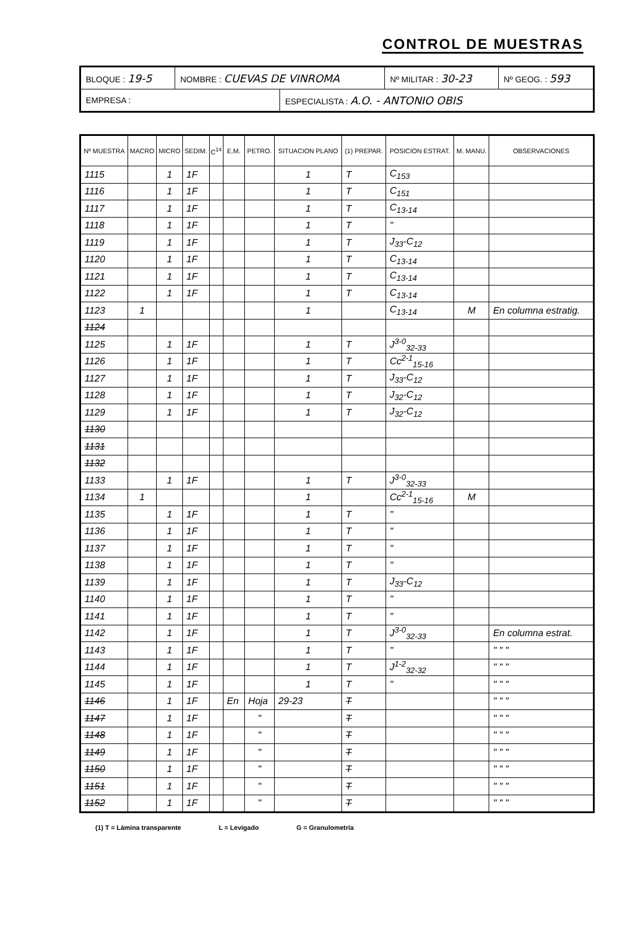CONTROL DE MUESTRAS
| BLOQUE : 19-5 | NOMBRE : CUEVAS DE VINROMA | | Nº MILITAR : 30-23 | Nº GEOG. : 593 |
| EMPRESA : | | ESPECIALISTA : A.O. - ANTONIO OBIS | | |
| Nº MUESTRA | MACRO | MICRO | SEDIM. | C<sup>14</sup> | E.M. | PETRO. | SITUACION PLANO | (1) PREPAR. | POSICION ESTRAT. | M. MANU. | OBSERVACIONES |
| --- | --- | --- | --- | --- | --- | --- | --- | --- | --- | --- | --- |
| 1115 | | 1 | 1F | | | | 1 | T | C<sub>153</sub> | | |
| 1116 | | 1 | 1F | | | | 1 | T | C<sub>151</sub> | | |
| 1117 | | 1 | 1F | | | | 1 | T | C<sub>13-14</sub> | | |
| 1118 | | 1 | 1F | | | | 1 | T | " | | |
| 1119 | | 1 | 1F | | | | 1 | T | J<sub>33</sub>-C<sub>12</sub> | | |
| 1120 | | 1 | 1F | | | | 1 | T | C<sub>13-14</sub> | | |
| 1121 | | 1 | 1F | | | | 1 | T | C<sub>13-14</sub> | | |
| 1122 | | 1 | 1F | | | | 1 | T | C<sub>13-14</sub> | | |
| 1123 | 1 | | | | | | 1 | | C<sub>13-14</sub> | M | En columna estratig. |
| 1124 | | | | | | | | | | | |
| 1125 | | 1 | 1F | | | | 1 | T | J<sup>3-0</sup><sub>32-33</sub> | | |
| 1126 | | 1 | 1F | | | | 1 | T | Cc<sup>2-1</sup><sub>15-16</sub> | | |
| 1127 | | 1 | 1F | | | | 1 | T | J<sub>33</sub>-C<sub>12</sub> | | |
| 1128 | | 1 | 1F | | | | 1 | T | J<sub>32</sub>-C<sub>12</sub> | | |
| 1129 | | 1 | 1F | | | | 1 | T | J<sub>32</sub>-C<sub>12</sub> | | |
| 1130 | | | | | | | | | | | |
| 1131 | | | | | | | | | | | |
| 1132 | | | | | | | | | | | |
| 1133 | | 1 | 1F | | | | 1 | T | J<sup>3-0</sup><sub>32-33</sub> | | |
| 1134 | 1 | | | | | | 1 | | Cc<sup>2-1</sup><sub>15-16</sub> | M | |
| 1135 | | 1 | 1F | | | | 1 | T | " | | |
| 1136 | | 1 | 1F | | | | 1 | T | " | | |
| 1137 | | 1 | 1F | | | | 1 | T | " | | |
| 1138 | | 1 | 1F | | | | 1 | T | " | | |
| 1139 | | 1 | 1F | | | | 1 | T | J<sub>33</sub>-C<sub>12</sub> | | |
| 1140 | | 1 | 1F | | | | 1 | T | " | | |
| 1141 | | 1 | 1F | | | | 1 | T | " | | |
| 1142 | | 1 | 1F | | | | 1 | T | J<sup>3-0</sup><sub>32-33</sub> | | En columna estrat. |
| 1143 | | 1 | 1F | | | | 1 | T | " | | " " " |
| 1144 | | 1 | 1F | | | | 1 | T | J<sup>1-2</sup><sub>32-32</sub> | | " " " |
| 1145 | | 1 | 1F | | | | 1 | T | " | | " " " |
| 1146 | | 1 | 1F | | En | Hoja | 29-23 | T | | | " " " |
| 1147 | | 1 | 1F | | | " | | T | | | " " " |
| 1148 | | 1 | 1F | | | " | | T | | | " " " |
| 1149 | | 1 | 1F | | | " | | T | | | " " " |
| 1150 | | 1 | 1F | | | " | | T | | | " " " |
| 1151 | | 1 | 1F | | | " | | T | | | " " " |
| 1152 | | 1 | 1F | | | " | | T | | | " " " |
(1) T = Lámina transparente L = Levigado G = Granulometría